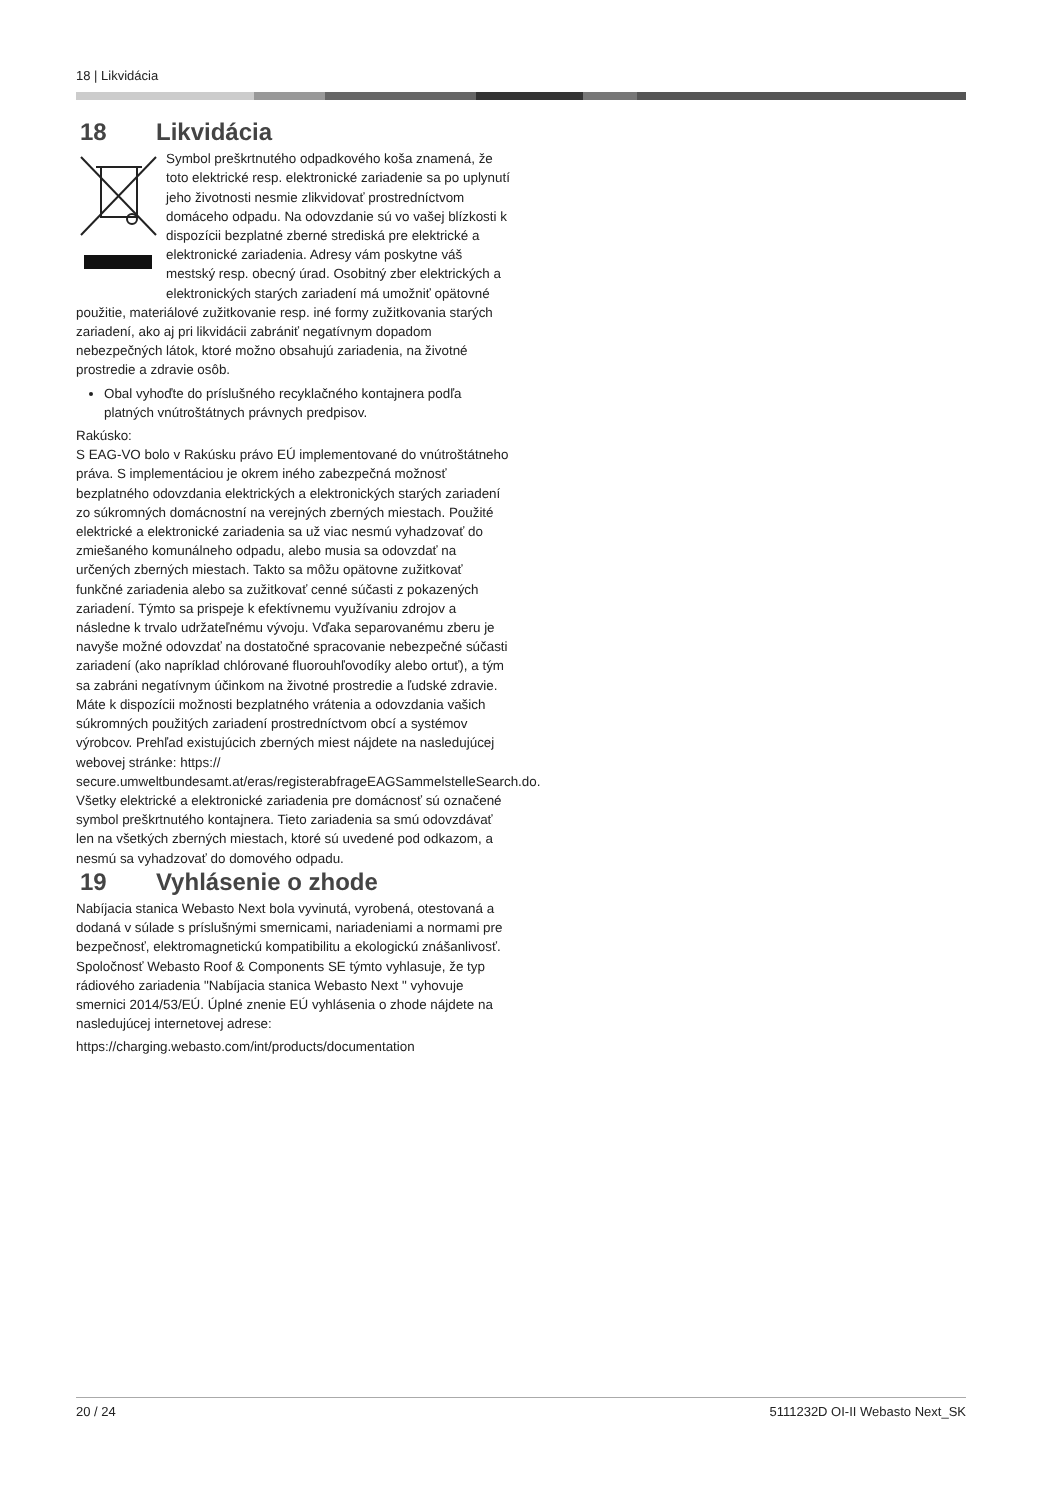18 | Likvidácia
18 Likvidácia
Symbol preškrtnutého odpadkového koša znamená, že toto elektrické resp. elektronické zariadenie sa po uplynutí jeho životnosti nesmie zlikvidovať prostredníctvom domáceho odpadu. Na odovzdanie sú vo vašej blízkosti k dispozícii bezplatné zberné strediská pre elektrické a elektronické zariadenia. Adresy vám poskytne váš mestský resp. obecný úrad. Osobitný zber elektrických a elektronických starých zariadení má umožniť opätovné použitie, materiálové zužitkovanie resp. iné formy zužitkovania starých zariadení, ako aj pri likvidácii zabrániť negatívnym dopadom nebezpečných látok, ktoré možno obsahujú zariadenia, na životné prostredie a zdravie osôb.
Obal vyhoďte do príslušného recyklačného kontajnera podľa platných vnútroštátnych právnych predpisov.
Rakúsko:
S EAG-VO bolo v Rakúsku právo EÚ implementované do vnútroštátneho práva. S implementáciou je okrem iného zabezpečná možnosť bezplatného odovzdania elektrických a elektronických starých zariadení zo súkromných domácnostní na verejných zberných miestach. Použité elektrické a elektronické zariadenia sa už viac nesmú vyhadzovať do zmiešaného komunálneho odpadu, alebo musia sa odovzdať na určených zberných miestach. Takto sa môžu opätovne zužitkovať funkčné zariadenia alebo sa zužitkovať cenné súčasti z pokazených zariadení. Týmto sa prispeje k efektívnemu využívaniu zdrojov a následne k trvalo udržateľnému vývoju. Vďaka separovanému zberu je navyše možné odovzdať na dostatočné spracovanie nebezpečné súčasti zariadení (ako napríklad chlórované fluorouhľovodíky alebo ortuť), a tým sa zabráni negatívnym účinkom na životné prostredie a ľudské zdravie. Máte k dispozícii možnosti bezplatného vrátenia a odovzdania vašich súkromných použitých zariadení prostredníctvom obcí a systémov výrobcov. Prehľad existujúcich zberných miest nájdete na nasledujúcej webovej stránke: https:// secure.umweltbundesamt.at/eras/registerabfrageEAGSammelstelleSearch.do. Všetky elektrické a elektronické zariadenia pre domácnosť sú označené symbol preškrtnutého kontajnera. Tieto zariadenia sa smú odovzdávať len na všetkých zberných miestach, ktoré sú uvedené pod odkazom, a nesmú sa vyhadzovať do domového odpadu.
19 Vyhlásenie o zhode
Nabíjacia stanica Webasto Next bola vyvinutá, vyrobená, otestovaná a dodaná v súlade s príslušnými smernicami, nariadeniami a normami pre bezpečnosť, elektromagnetickú kompatibilitu a ekologickú znášanlivosť. Spoločnosť Webasto Roof & Components SE týmto vyhlasuje, že typ rádiového zariadenia "Nabíjacia stanica Webasto Next " vyhovuje smernici 2014/53/EÚ. Úplné znenie EÚ vyhlásenia o zhode nájdete na nasledujúcej internetovej adrese:
https://charging.webasto.com/int/products/documentation
20 / 24 5111232D OI-II Webasto Next_SK